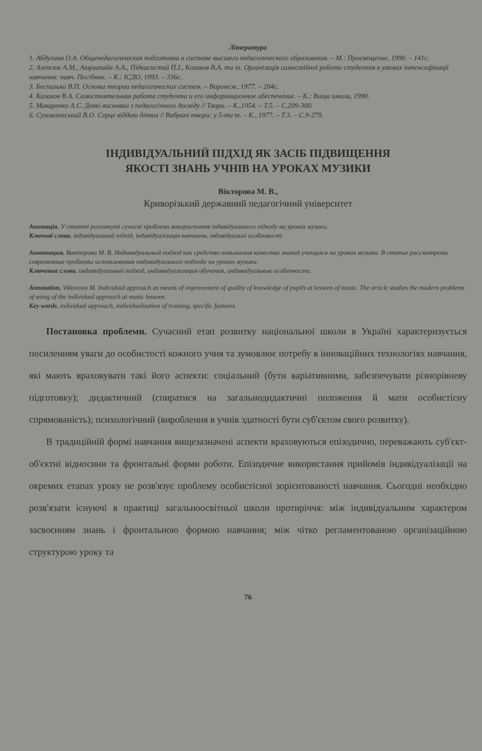Література
1. Абдулина О.А. Общепедагогическая подготовка в системе высшего педагогического образования. – М.: Просвещение, 1990. – 141с.
2. Алексюк А.М., Аюрзанайн А.А., Підкасистий П.І., Козаков В.А. та ін. Організація самостійної роботи студентів в умовах інтенсифікації навчання: навч. Посібник. – К.: ІСДО, 1993. – 336с.
3. Беспалько В.П. Основы теории педагогических систем. – Воронеж, 1977. – 204с.
4. Казаков В.А. Самостоятельная работа студента и его информационное обеспечение. – К.: Вища школа, 1990.
5. Макаренко А.С. Деякі висновки з педагогічного досвіду // Твори. – К.,1954. – Т.5. – С.209-300.
6. Сухомлинський В.О. Серце віддаю дітям // Вибрані твори: у 5-ти т. – К., 1977. – Т.3. – С.9-279.
ІНДИВІДУАЛЬНИЙ ПІДХІД ЯК ЗАСІБ ПІДВИЩЕННЯ
ЯКОСТІ ЗНАНЬ УЧНІВ НА УРОКАХ МУЗИКИ
Вікторова М. В.,
Криворізький державний педагогічний університет
Анотація. У статті розглянуті сучасні проблеми використання індивідуального підходу на уроках музики.
Ключові слова. індивідуальний підхід, індивідуалізація навчання, індивідуальні особливості.
Аннотация. Викторова М. В. Индивидуальный подход как средство повышения качества знаний учащихся на уроках музыки. В статье рассмотрены современные проблемы использования индивидуального подхода на уроках музыки.
Ключевые слова. индивидуальный подход, индивидуализация обучения, индивидуальные особенности.
Annotation. Viktorova M. Individual approach as means of improvement of quality of knowledge of pupils at lessons of music. The article studies the modern problems of using of the individual approach at music lessons.
Key words. individual approach, individualization of training, specific features.
Постановка проблеми. Сучасний етап розвитку національної школи в Україні характеризується посиленням уваги до особистості кожного учня та зумовлює потребу в інноваційних технологіях навчання, які мають враховувати такі його аспекти: соціальний (бути варіативними, забезпечувати різнорівневу підготовку); дидактичний (спиратися на загальнодидактичні положення й мати особистісну спрямованість); психологічний (вироблення в учнів здатності бути суб'єктом свого розвитку).
В традиційній формі навчання вищезазначені аспекти враховуються епізодично, переважають суб'єкт-об'єктні відносини та фронтальні форми роботи. Епізодичне використання прийомів індивідуалізації на окремих етапах уроку не розв'язує проблему особистісної зорієнтованості навчання. Сьогодні необхідно розв'язати існуючі в практиці загальноосвітньої школи протиріччя: між індивідуальним характером засвоєнням знань і фронтальною формою навчання; між чітко регламентованою організаційною структурою уроку та
76